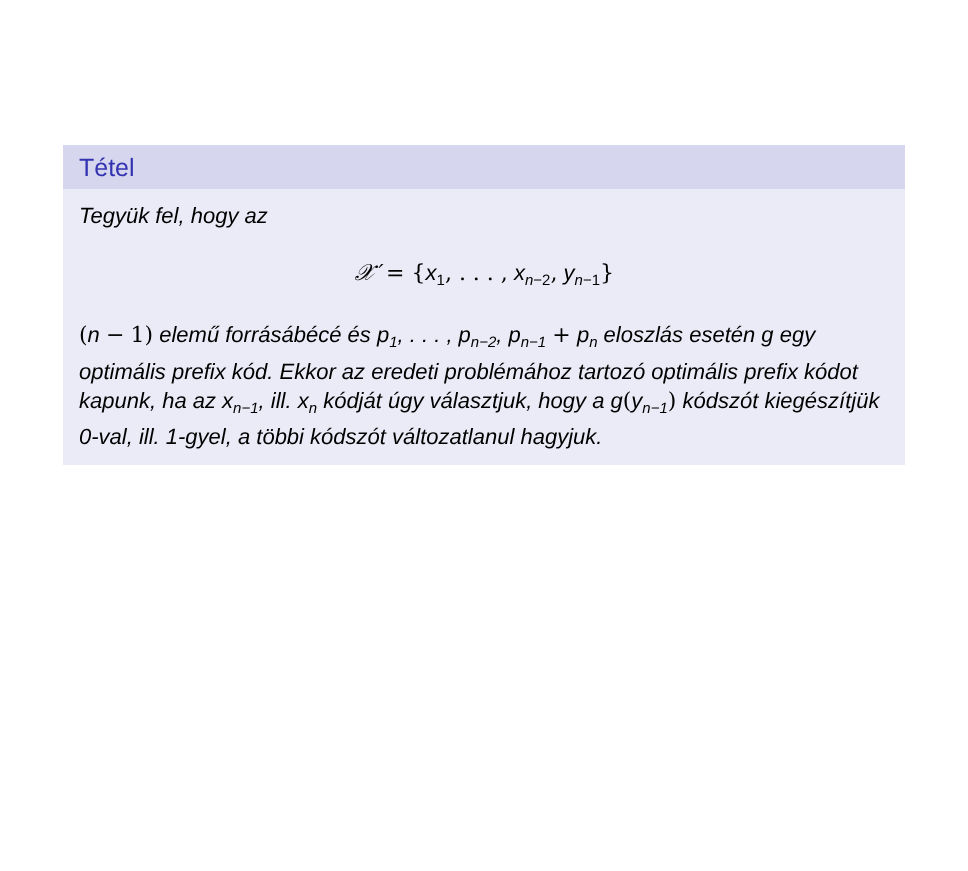Tétel
Tegyük fel, hogy az
𝒳′ = {x<sub>1</sub>, . . . , x<sub>n−2</sub>, y<sub>n−1</sub>}
(n − 1) elemű forrásábécé és p<sub>1</sub>, . . . , p<sub>n−2</sub>, p<sub>n−1</sub> + p<sub>n</sub> eloszlás esetén g egy optimális prefix kód. Ekkor az eredeti problémához tartozó optimális prefix kódot kapunk, ha az x<sub>n−1</sub>, ill. x<sub>n</sub> kódját úgy választjuk, hogy a g(y<sub>n−1</sub>) kódszót kiegészítjük 0-val, ill. 1-gyel, a többi kódszót változatlanul hagyjuk.